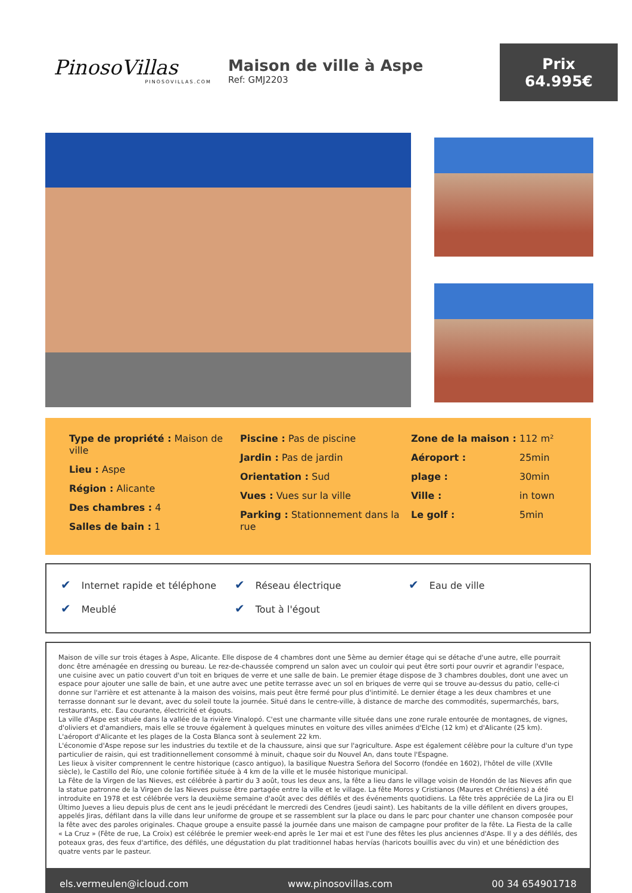PinosoVillas
PINOSOVILLAS.COM
Maison de ville à Aspe
Ref: GMJ2203
Prix
64.995€
Type de propriété : Maison de ville
Lieu : Aspe
Région : Alicante
Des chambres : 4
Salles de bain : 1
Piscine : Pas de piscine
Jardin : Pas de jardin
Orientation : Sud
Vues : Vues sur la ville
Parking : Stationnement dans la rue
Zone de la maison : 112 m²
Aéroport : 25min
plage : 30min
Ville : in town
Le golf : 5min
✔ Internet rapide et téléphone
✔ Réseau électrique
✔ Eau de ville
✔ Meublé
✔ Tout à l'égout
Maison de ville sur trois étages à Aspe, Alicante. Elle dispose de 4 chambres dont une 5ème au dernier étage qui se détache d'une autre, elle pourrait donc être aménagée en dressing ou bureau. Le rez-de-chaussée comprend un salon avec un couloir qui peut être sorti pour ouvrir et agrandir l'espace, une cuisine avec un patio couvert d'un toit en briques de verre et une salle de bain. Le premier étage dispose de 3 chambres doubles, dont une avec un espace pour ajouter une salle de bain, et une autre avec une petite terrasse avec un sol en briques de verre qui se trouve au-dessus du patio, celle-ci donne sur l'arrière et est attenante à la maison des voisins, mais peut être fermé pour plus d'intimité. Le dernier étage a les deux chambres et une terrasse donnant sur le devant, avec du soleil toute la journée. Situé dans le centre-ville, à distance de marche des commodités, supermarchés, bars, restaurants, etc. Eau courante, électricité et égouts.
La ville d'Aspe est située dans la vallée de la rivière Vinalopó. C'est une charmante ville située dans une zone rurale entourée de montagnes, de vignes, d'oliviers et d'amandiers, mais elle se trouve également à quelques minutes en voiture des villes animées d'Elche (12 km) et d'Alicante (25 km). L'aéroport d'Alicante et les plages de la Costa Blanca sont à seulement 22 km.
L'économie d'Aspe repose sur les industries du textile et de la chaussure, ainsi que sur l'agriculture. Aspe est également célèbre pour la culture d'un type particulier de raisin, qui est traditionnellement consommé à minuit, chaque soir du Nouvel An, dans toute l'Espagne.
Les lieux à visiter comprennent le centre historique (casco antiguo), la basilique Nuestra Señora del Socorro (fondée en 1602), l'hôtel de ville (XVIIe siècle), le Castillo del Río, une colonie fortifiée située à 4 km de la ville et le musée historique municipal.
La Fête de la Virgen de las Nieves, est célébrée à partir du 3 août, tous les deux ans, la fête a lieu dans le village voisin de Hondón de las Nieves afin que la statue patronne de la Virgen de las Nieves puisse être partagée entre la ville et le village. La fête Moros y Cristianos (Maures et Chrétiens) a été introduite en 1978 et est célébrée vers la deuxième semaine d'août avec des défilés et des événements quotidiens. La fête très appréciée de La Jira ou El Último Jueves a lieu depuis plus de cent ans le jeudi précédant le mercredi des Cendres (jeudi saint). Les habitants de la ville défilent en divers groupes, appelés Jiras, défilant dans la ville dans leur uniforme de groupe et se rassemblent sur la place ou dans le parc pour chanter une chanson composée pour la fête avec des paroles originales. Chaque groupe a ensuite passé la journée dans une maison de campagne pour profiter de la fête. La Fiesta de la calle « La Cruz » (Fête de rue, La Croix) est célébrée le premier week-end après le 1er mai et est l'une des fêtes les plus anciennes d'Aspe. Il y a des défilés, des poteaux gras, des feux d'artifice, des défilés, une dégustation du plat traditionnel habas hervías (haricots bouillis avec du vin) et une bénédiction des quatre vents par le pasteur.
els.vermeulen@icloud.com www.pinosovillas.com 00 34 654901718